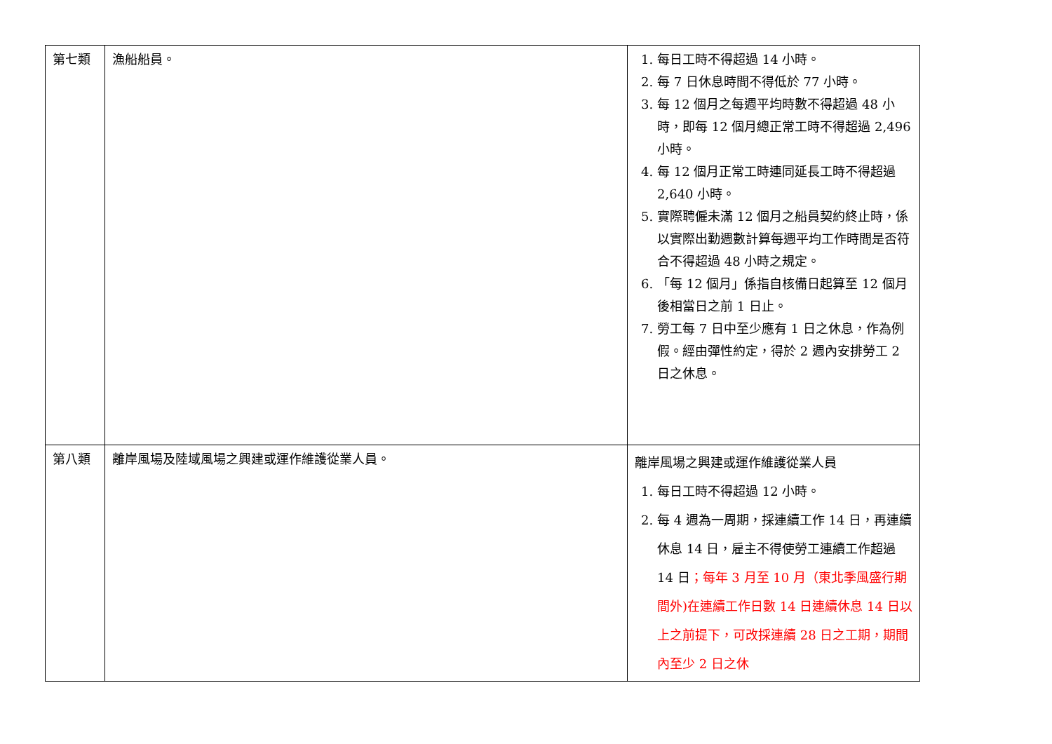| 第七類 | 漁船船員。 | 1. 每日工時不得超過 14 小時。 2. 每 7 日休息時間不得低於 77 小時。 3. 每 12 個月之每週平均時數不得超過 48 小時，即每 12 個月總正常工時不得超過 2,496 小時。 4. 每 12 個月正常工時連同延長工時不得超過 2,640 小時。 5. 實際聘僱未滿 12 個月之船員契約終止時，係以實際出勤週數計算每週平均工作時間是否符合不得超過 48 小時之規定。 6. 「每 12 個月」係指自核備日起算至 12 個月後相當日之前 1 日止。 7. 勞工每 7 日中至少應有 1 日之休息，作為例假。經由彈性約定，得於 2 週內安排勞工 2 日之休息。 |
| 第八類 | 離岸風場及陸域風場之興建或運作維護從業人員。 | 離岸風場之興建或運作維護從業人員 1. 每日工時不得超過 12 小時。 2. 每 4 週為一周期，採連續工作 14 日，再連續休息 14 日，雇主不得使勞工連續工作超過 14 日 ；每年 3 月至 10 月（東北季風盛行期間外)在連續工作日數 14 日連續休息 14 日以上之前提下，可改採連續 28 日之工期，期間內至少 2 日之休 |